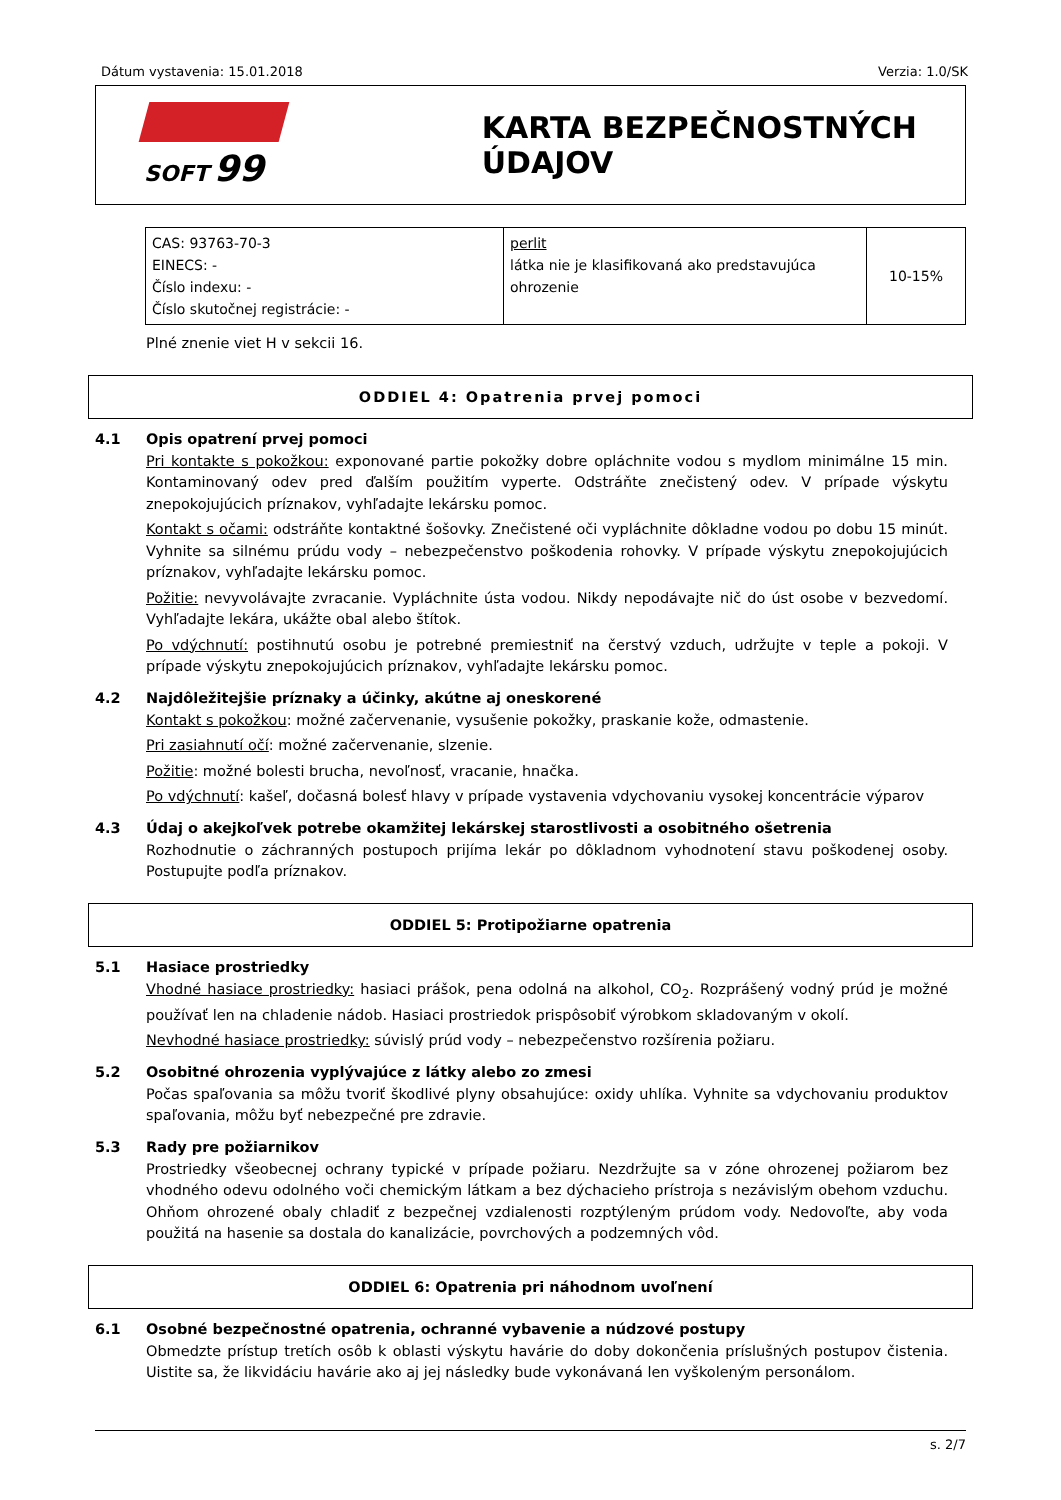Dátum vystavenia: 15.01.2018 Verzia: 1.0/SK
SOFT 99
KARTA BEZPEČNOSTNÝCH ÚDAJOV
| CAS: 93763-70-3 EINECS: - Číslo indexu: - Číslo skutočnej registrácie: - | perlit látka nie je klasifikovaná ako predstavujúca ohrozenie | 10-15% |
Plné znenie viet H v sekcii 16.
ODDIEL 4: Opatrenia prvej pomoci
4.1 Opis opatrení prvej pomoci
Pri kontakte s pokožkou: exponované partie pokožky dobre opláchnite vodou s mydlom minimálne 15 min. Kontaminovaný odev pred ďalším použitím vyperte. Odstráňte znečistený odev. V prípade výskytu znepokojujúcich príznakov, vyhľadajte lekársku pomoc.
Kontakt s očami: odstráňte kontaktné šošovky. Znečistené oči vypláchnite dôkladne vodou po dobu 15 minút. Vyhnite sa silnému prúdu vody – nebezpečenstvo poškodenia rohovky. V prípade výskytu znepokojujúcich príznakov, vyhľadajte lekársku pomoc.
Požitie: nevyvolávajte zvracanie. Vypláchnite ústa vodou. Nikdy nepodávajte nič do úst osobe v bezvedomí. Vyhľadajte lekára, ukážte obal alebo štítok.
Po vdýchnutí: postihnutú osobu je potrebné premiestniť na čerstvý vzduch, udržujte v teple a pokoji. V prípade výskytu znepokojujúcich príznakov, vyhľadajte lekársku pomoc.
4.2 Najdôležitejšie príznaky a účinky, akútne aj oneskorené
Kontakt s pokožkou: možné začervenanie, vysušenie pokožky, praskanie kože, odmastenie.
Pri zasiahnutí očí: možné začervenanie, slzenie.
Požitie: možné bolesti brucha, nevoľnosť, vracanie, hnačka.
Po vdýchnutí: kašeľ, dočasná bolesť hlavy v prípade vystavenia vdychovaniu vysokej koncentrácie výparov
4.3 Údaj o akejkoľvek potrebe okamžitej lekárskej starostlivosti a osobitného ošetrenia
Rozhodnutie o záchranných postupoch prijíma lekár po dôkladnom vyhodnotení stavu poškodenej osoby. Postupujte podľa príznakov.
ODDIEL 5: Protipožiarne opatrenia
5.1 Hasiace prostriedky
Vhodné hasiace prostriedky: hasiaci prášok, pena odolná na alkohol, CO<sub>2</sub>. Rozprášený vodný prúd je možné používať len na chladenie nádob. Hasiaci prostriedok prispôsobiť výrobkom skladovaným v okolí.
Nevhodné hasiace prostriedky: súvislý prúd vody – nebezpečenstvo rozšírenia požiaru.
5.2 Osobitné ohrozenia vyplývajúce z látky alebo zo zmesi
Počas spaľovania sa môžu tvoriť škodlivé plyny obsahujúce: oxidy uhlíka. Vyhnite sa vdychovaniu produktov spaľovania, môžu byť nebezpečné pre zdravie.
5.3 Rady pre požiarnikov
Prostriedky všeobecnej ochrany typické v prípade požiaru. Nezdržujte sa v zóne ohrozenej požiarom bez vhodného odevu odolného voči chemickým látkam a bez dýchacieho prístroja s nezávislým obehom vzduchu. Ohňom ohrozené obaly chladiť z bezpečnej vzdialenosti rozptýleným prúdom vody. Nedovoľte, aby voda použitá na hasenie sa dostala do kanalizácie, povrchových a podzemných vôd.
ODDIEL 6: Opatrenia pri náhodnom uvoľnení
6.1 Osobné bezpečnostné opatrenia, ochranné vybavenie a núdzové postupy
Obmedzte prístup tretích osôb k oblasti výskytu havárie do doby dokončenia príslušných postupov čistenia. Uistite sa, že likvidáciu havárie ako aj jej následky bude vykonávaná len vyškoleným personálom.
s. 2/7